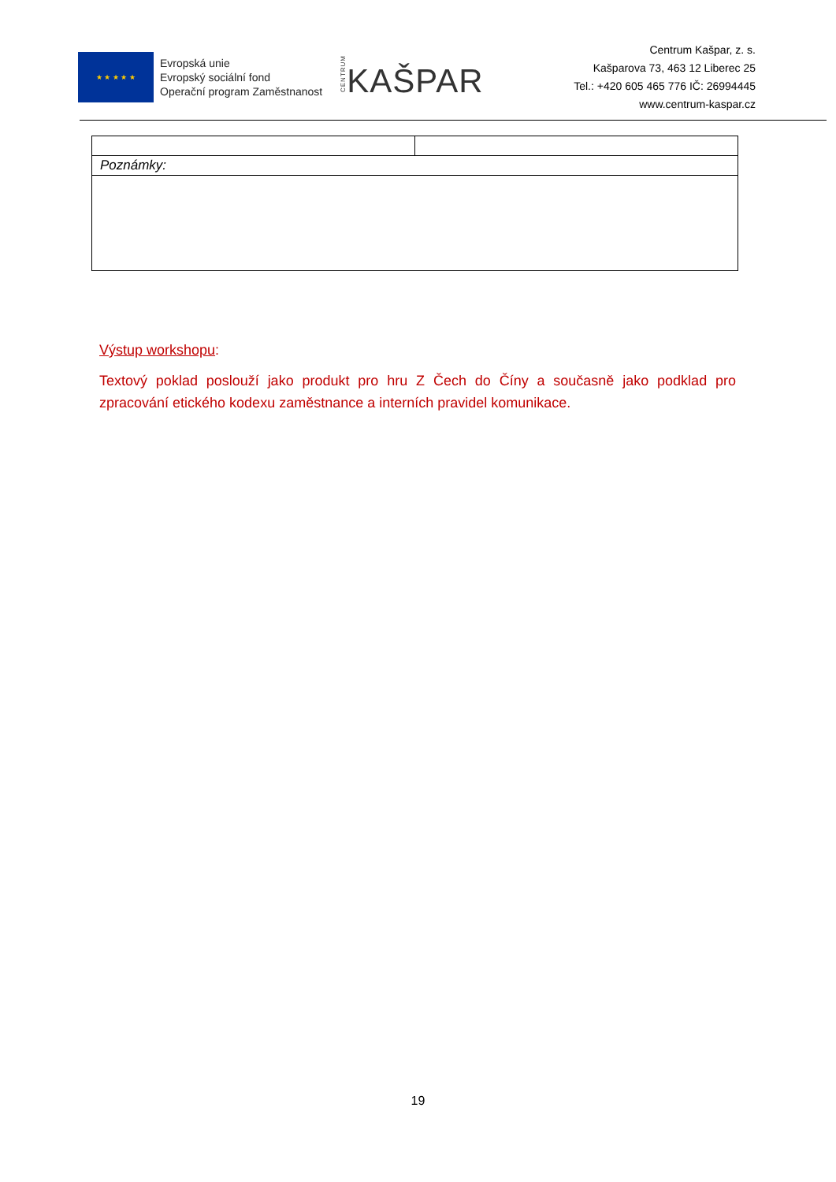★ ★ ★ ★ ★
Evropská unie
Evropský sociální fond
Operační program Zaměstnanost
CENTRUMKAŠPAR
Centrum Kašpar, z. s.
Kašparova 73, 463 12 Liberec 25
Tel.: +420 605 465 776 IČ: 26994445
www.centrum-kaspar.cz
| Poznámky: | |
Výstup workshopu:
Textový poklad poslouží jako produkt pro hru Z Čech do Číny a současně jako podklad pro zpracování etického kodexu zaměstnance a interních pravidel komunikace.
19